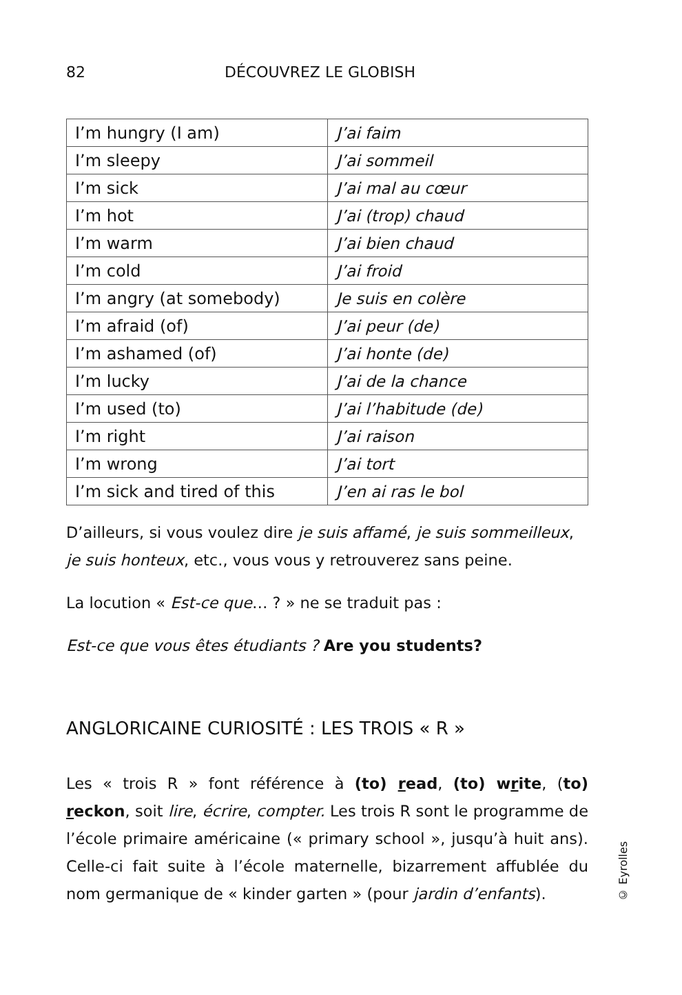82 DÉCOUVREZ LE GLOBISH
| I’m hungry (I am) | J’ai faim |
| I’m sleepy | J’ai sommeil |
| I’m sick | J’ai mal au cœur |
| I’m hot | J’ai (trop) chaud |
| I’m warm | J’ai bien chaud |
| I’m cold | J’ai froid |
| I’m angry (at somebody) | Je suis en colère |
| I’m afraid (of) | J’ai peur (de) |
| I’m ashamed (of) | J’ai honte (de) |
| I’m lucky | J’ai de la chance |
| I’m used (to) | J’ai l’habitude (de) |
| I’m right | J’ai raison |
| I’m wrong | J’ai tort |
| I’m sick and tired of this | J’en ai ras le bol |
D’ailleurs, si vous voulez dire je suis affamé, je suis sommeilleux, je suis honteux, etc., vous vous y retrouverez sans peine.
La locution « Est-ce que… ? » ne se traduit pas :
Est-ce que vous êtes étudiants ? Are you students?
ANGLORICAINE CURIOSITÉ : LES TROIS « R »
Les « trois R » font référence à (to) read, (to) write, (to) reckon, soit lire, écrire, compter. Les trois R sont le programme de l’école primaire américaine (« primary school », jusqu’à huit ans). Celle-ci fait suite à l’école maternelle, bizarrement affublée du nom germanique de « kinder garten » (pour jardin d’enfants).
© Eyrolles